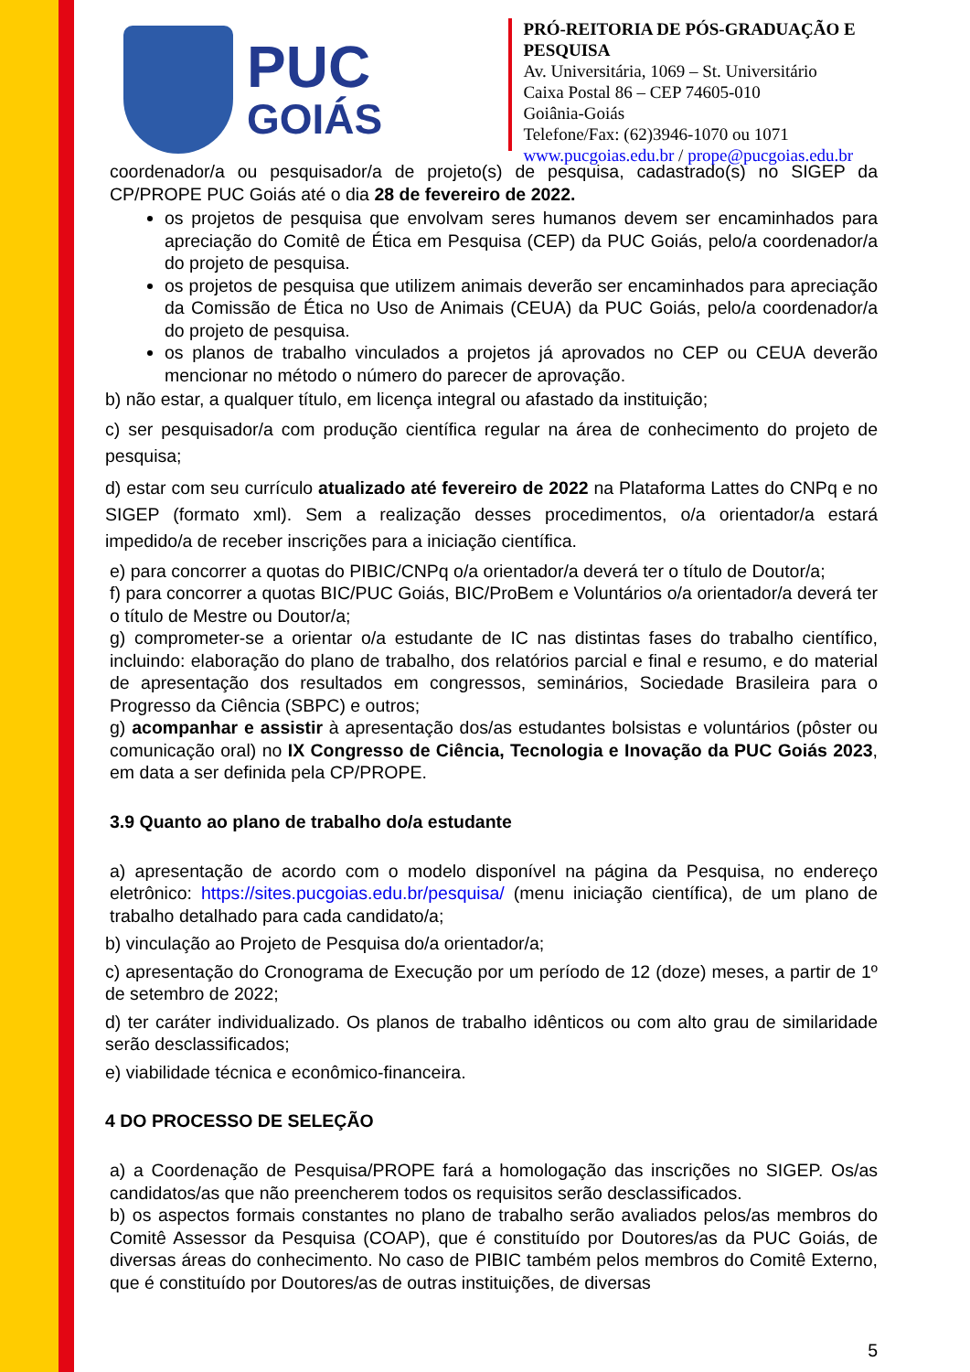PUC
GOIÁS
PRÓ-REITORIA DE PÓS-GRADUAÇÃO E PESQUISA
Av. Universitária, 1069 – St. Universitário
Caixa Postal 86 – CEP 74605-010
Goiânia-Goiás
Telefone/Fax: (62)3946-1070 ou 1071
www.pucgoias.edu.br / prope@pucgoias.edu.br
coordenador/a ou pesquisador/a de projeto(s) de pesquisa, cadastrado(s) no SIGEP da CP/PROPE PUC Goiás até o dia 28 de fevereiro de 2022.
os projetos de pesquisa que envolvam seres humanos devem ser encaminhados para apreciação do Comitê de Ética em Pesquisa (CEP) da PUC Goiás, pelo/a coordenador/a do projeto de pesquisa.
os projetos de pesquisa que utilizem animais deverão ser encaminhados para apreciação da Comissão de Ética no Uso de Animais (CEUA) da PUC Goiás, pelo/a coordenador/a do projeto de pesquisa.
os planos de trabalho vinculados a projetos já aprovados no CEP ou CEUA deverão mencionar no método o número do parecer de aprovação.
b) não estar, a qualquer título, em licença integral ou afastado da instituição;
c) ser pesquisador/a com produção científica regular na área de conhecimento do projeto de pesquisa;
d) estar com seu currículo atualizado até fevereiro de 2022 na Plataforma Lattes do CNPq e no SIGEP (formato xml). Sem a realização desses procedimentos, o/a orientador/a estará impedido/a de receber inscrições para a iniciação científica.
e) para concorrer a quotas do PIBIC/CNPq o/a orientador/a deverá ter o título de Doutor/a;
f) para concorrer a quotas BIC/PUC Goiás, BIC/ProBem e Voluntários o/a orientador/a deverá ter o título de Mestre ou Doutor/a;
g) comprometer-se a orientar o/a estudante de IC nas distintas fases do trabalho científico, incluindo: elaboração do plano de trabalho, dos relatórios parcial e final e resumo, e do material de apresentação dos resultados em congressos, seminários, Sociedade Brasileira para o Progresso da Ciência (SBPC) e outros;
g) acompanhar e assistir à apresentação dos/as estudantes bolsistas e voluntários (pôster ou comunicação oral) no IX Congresso de Ciência, Tecnologia e Inovação da PUC Goiás 2023, em data a ser definida pela CP/PROPE.
3.9 Quanto ao plano de trabalho do/a estudante
a) apresentação de acordo com o modelo disponível na página da Pesquisa, no endereço eletrônico: https://sites.pucgoias.edu.br/pesquisa/ (menu iniciação científica), de um plano de trabalho detalhado para cada candidato/a;
b) vinculação ao Projeto de Pesquisa do/a orientador/a;
c) apresentação do Cronograma de Execução por um período de 12 (doze) meses, a partir de 1º de setembro de 2022;
d) ter caráter individualizado. Os planos de trabalho idênticos ou com alto grau de similaridade serão desclassificados;
e) viabilidade técnica e econômico-financeira.
4 DO PROCESSO DE SELEÇÃO
a) a Coordenação de Pesquisa/PROPE fará a homologação das inscrições no SIGEP. Os/as candidatos/as que não preencherem todos os requisitos serão desclassificados.
b) os aspectos formais constantes no plano de trabalho serão avaliados pelos/as membros do Comitê Assessor da Pesquisa (COAP), que é constituído por Doutores/as da PUC Goiás, de diversas áreas do conhecimento. No caso de PIBIC também pelos membros do Comitê Externo, que é constituído por Doutores/as de outras instituições, de diversas
5